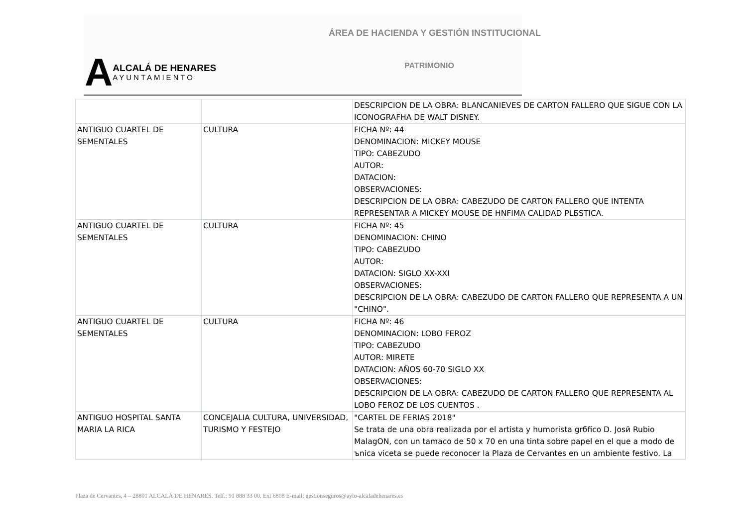ÁREA DE HACIENDA Y GESTIÓN INSTITUCIONAL
A
ALCALÁ DE HENARES
AYUNTAMIENTO
PATRIMONIO
| | | DESCRIPCION DE LA OBRA: BLANCANIEVES DE CARTON FALLERO QUE SIGUE CON LA ICONOGRAFHA DE WALT DISNEY. |
| ANTIGUO CUARTEL DE SEMENTALES | CULTURA | FICHA Nº: 44 DENOMINACION: MICKEY MOUSE TIPO: CABEZUDO AUTOR: DATACION: OBSERVACIONES: DESCRIPCION DE LA OBRA: CABEZUDO DE CARTON FALLERO QUE INTENTA REPRESENTAR A MICKEY MOUSE DE HNFIMA CALIDAD PLБSTICA. |
| ANTIGUO CUARTEL DE SEMENTALES | CULTURA | FICHA Nº: 45 DENOMINACION: CHINO TIPO: CABEZUDO AUTOR: DATACION: SIGLO XX-XXI OBSERVACIONES: DESCRIPCION DE LA OBRA: CABEZUDO DE CARTON FALLERO QUE REPRESENTA A UN "CHINO". |
| ANTIGUO CUARTEL DE SEMENTALES | CULTURA | FICHA Nº: 46 DENOMINACION: LOBO FEROZ TIPO: CABEZUDO AUTOR: MIRETE DATACION: AÑOS 60-70 SIGLO XX OBSERVACIONES: DESCRIPCION DE LA OBRA: CABEZUDO DE CARTON FALLERO QUE REPRESENTA AL LOBO FEROZ DE LOS CUENTOS . |
| ANTIGUO HOSPITAL SANTA MARIA LA RICA | CONCEJALIA CULTURA, UNIVERSIDAD, TURISMO Y FESTEJO | "CARTEL DE FERIAS 2018" Se trata de una obra realizada por el artista y humorista grбfico D. Josй Rubio MalagON, con un tamaco de 50 x 70 en una tinta sobre papel en el que a modo de ъnica viceta se puede reconocer la Plaza de Cervantes en un ambiente festivo. La |
Plaza de Cervantes, 4 – 28801 ALCALÁ DE HENARES. Telf.: 91 888 33 00. Ext 6808 E-mail: gestionseguros@ayto-alcaladehenares.es